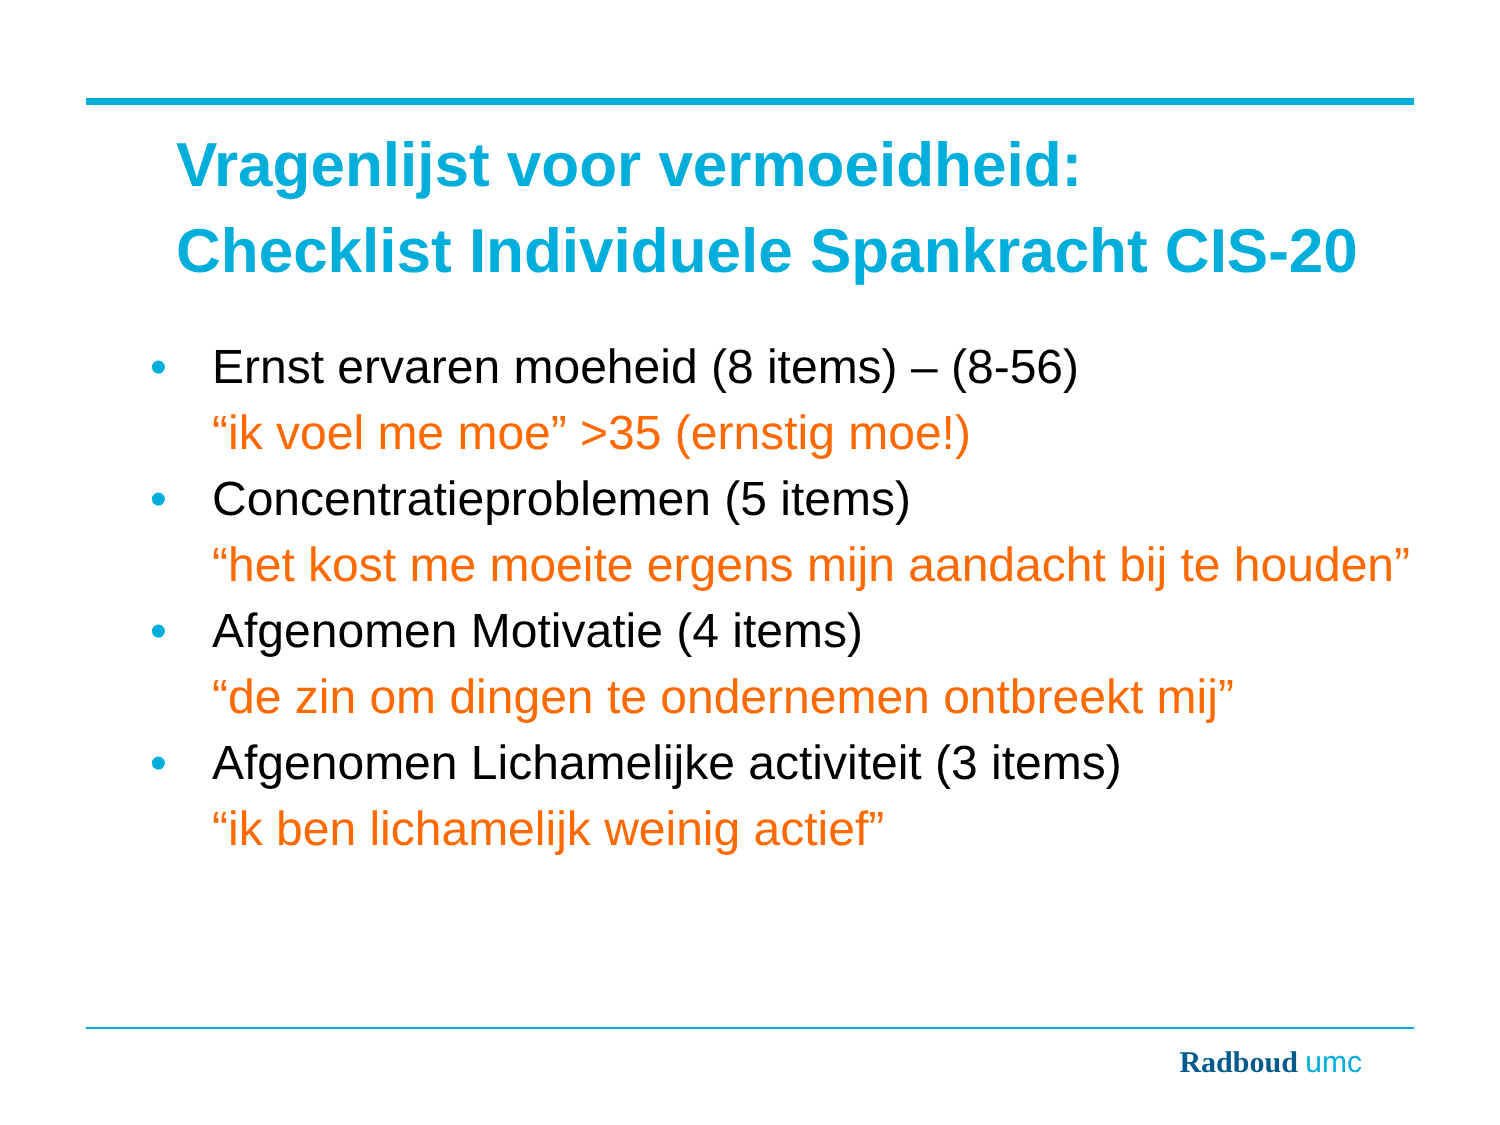Vragenlijst voor vermoeidheid:
Checklist Individuele Spankracht CIS-20
• Ernst ervaren moeheid (8 items) – (8-56)
“ik voel me moe” >35 (ernstig moe!)
• Concentratieproblemen (5 items)
“het kost me moeite ergens mijn aandacht bij te houden”
• Afgenomen Motivatie (4 items)
“de zin om dingen te ondernemen ontbreekt mij”
• Afgenomen Lichamelijke activiteit (3 items)
“ik ben lichamelijk weinig actief”
Radboud umc